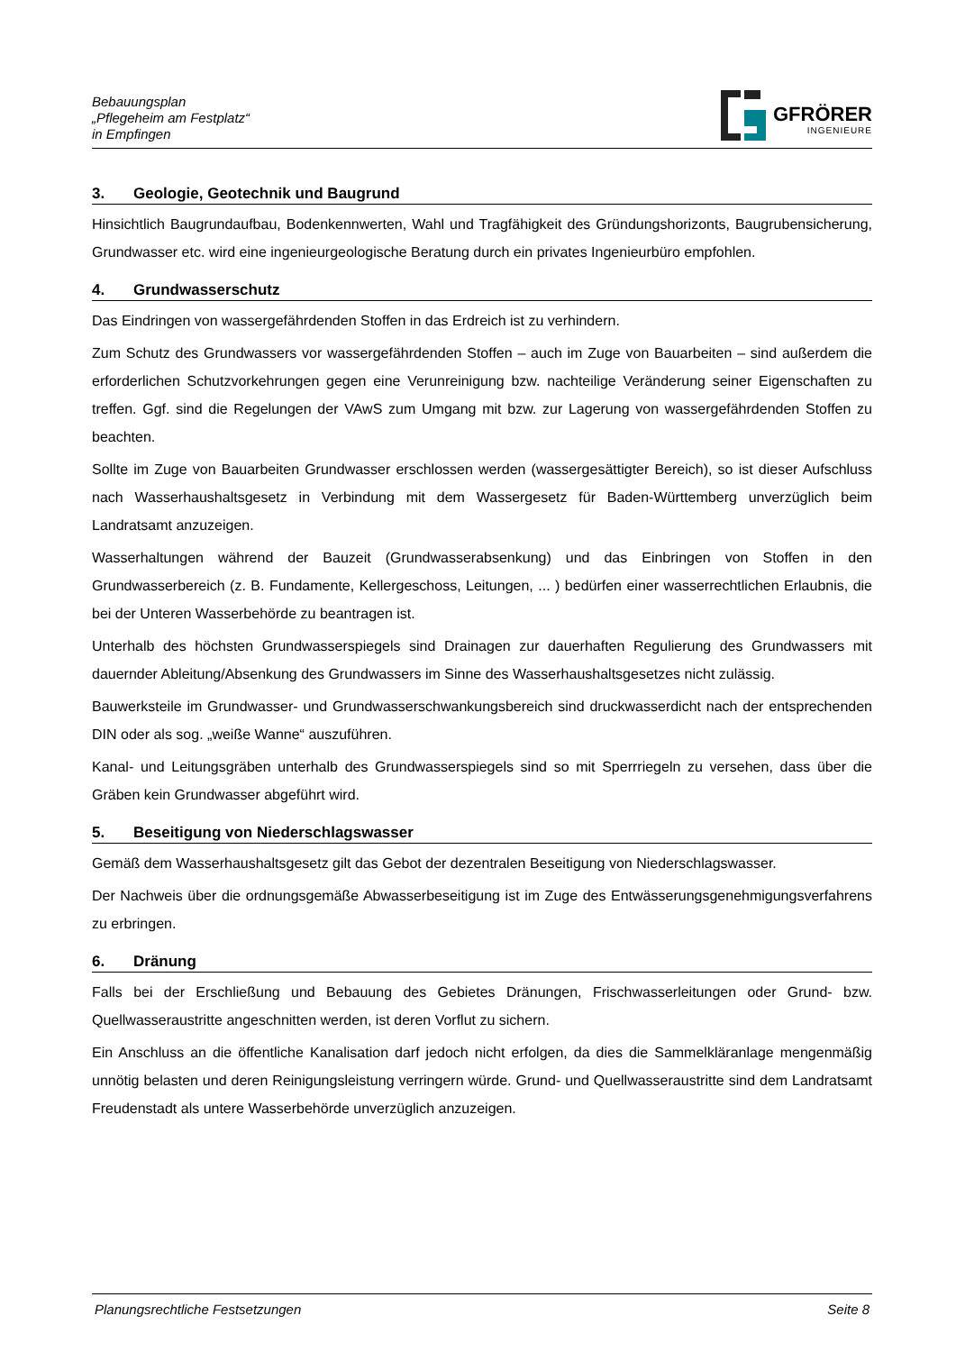Bebauungsplan
„Pflegeheim am Festplatz“
in Empfingen
GFRÖRER
INGENIEURE
3. Geologie, Geotechnik und Baugrund
Hinsichtlich Baugrundaufbau, Bodenkennwerten, Wahl und Tragfähigkeit des Gründungshorizonts, Baugrubensicherung, Grundwasser etc. wird eine ingenieurgeologische Beratung durch ein privates Ingenieurbüro empfohlen.
4. Grundwasserschutz
Das Eindringen von wassergefährdenden Stoffen in das Erdreich ist zu verhindern.
Zum Schutz des Grundwassers vor wassergefährdenden Stoffen – auch im Zuge von Bauarbeiten – sind außerdem die erforderlichen Schutzvorkehrungen gegen eine Verunreinigung bzw. nachteilige Veränderung seiner Eigenschaften zu treffen. Ggf. sind die Regelungen der VAwS zum Umgang mit bzw. zur Lagerung von wassergefährdenden Stoffen zu beachten.
Sollte im Zuge von Bauarbeiten Grundwasser erschlossen werden (wassergesättigter Bereich), so ist dieser Aufschluss nach Wasserhaushaltsgesetz in Verbindung mit dem Wassergesetz für Baden-Württemberg unverzüglich beim Landratsamt anzuzeigen.
Wasserhaltungen während der Bauzeit (Grundwasserabsenkung) und das Einbringen von Stoffen in den Grundwasserbereich (z. B. Fundamente, Kellergeschoss, Leitungen, ... ) bedürfen einer wasserrechtlichen Erlaubnis, die bei der Unteren Wasserbehörde zu beantragen ist.
Unterhalb des höchsten Grundwasserspiegels sind Drainagen zur dauerhaften Regulierung des Grundwassers mit dauernder Ableitung/Absenkung des Grundwassers im Sinne des Wasserhaushaltsgesetzes nicht zulässig.
Bauwerksteile im Grundwasser- und Grundwasserschwankungsbereich sind druckwasserdicht nach der entsprechenden DIN oder als sog. „weiße Wanne“ auszuführen.
Kanal- und Leitungsgräben unterhalb des Grundwasserspiegels sind so mit Sperrriegeln zu versehen, dass über die Gräben kein Grundwasser abgeführt wird.
5. Beseitigung von Niederschlagswasser
Gemäß dem Wasserhaushaltsgesetz gilt das Gebot der dezentralen Beseitigung von Niederschlagswasser.
Der Nachweis über die ordnungsgemäße Abwasserbeseitigung ist im Zuge des Entwässerungsgenehmigungsverfahrens zu erbringen.
6. Dränung
Falls bei der Erschließung und Bebauung des Gebietes Dränungen, Frischwasserleitungen oder Grund- bzw. Quellwasseraustritte angeschnitten werden, ist deren Vorflut zu sichern.
Ein Anschluss an die öffentliche Kanalisation darf jedoch nicht erfolgen, da dies die Sammelkläranlage mengenmäßig unnötig belasten und deren Reinigungsleistung verringern würde. Grund- und Quellwasseraustritte sind dem Landratsamt Freudenstadt als untere Wasserbehörde unverzüglich anzuzeigen.
Planungsrechtliche Festsetzungen Seite 8